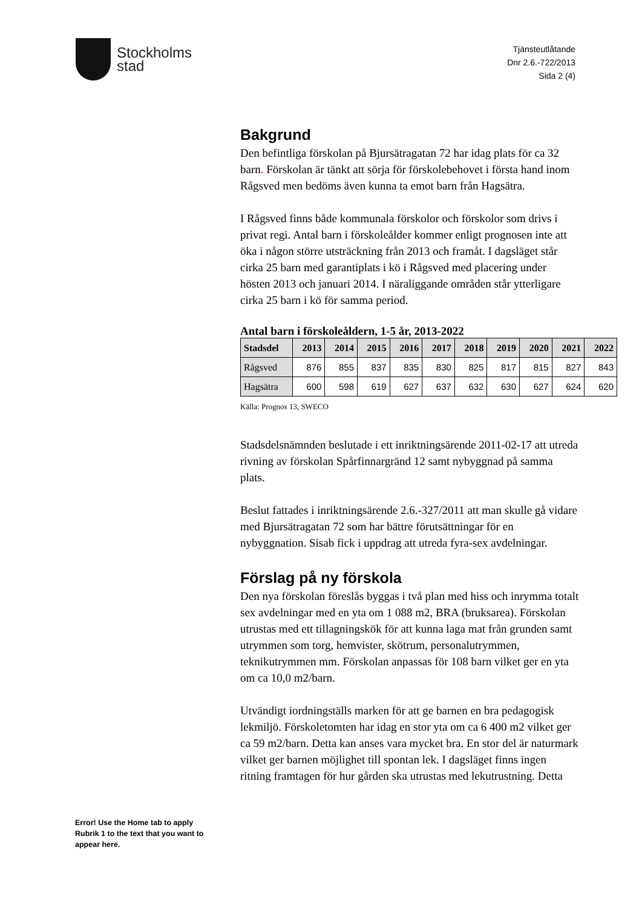Stockholms
stad
Tjänsteutlåtande
Dnr 2.6.-722/2013
Sida 2 (4)
Bakgrund
Den befintliga förskolan på Bjursätragatan 72 har idag plats för ca 32 barn. Förskolan är tänkt att sörja för förskolebehovet i första hand inom Rågsved men bedöms även kunna ta emot barn från Hagsätra.
I Rågsved finns både kommunala förskolor och förskolor som drivs i privat regi. Antal barn i förskoleålder kommer enligt prognosen inte att öka i någon större utsträckning från 2013 och framåt. I dagsläget står cirka 25 barn med garantiplats i kö i Rågsved med placering under hösten 2013 och januari 2014. I näraliggande områden står ytterligare cirka 25 barn i kö för samma period.
Antal barn i förskoleåldern, 1-5 år, 2013-2022
| Stadsdel | 2013 | 2014 | 2015 | 2016 | 2017 | 2018 | 2019 | 2020 | 2021 | 2022 |
| --- | --- | --- | --- | --- | --- | --- | --- | --- | --- | --- |
| Rågsved | 876 | 855 | 837 | 835 | 830 | 825 | 817 | 815 | 827 | 843 |
| Hagsätra | 600 | 598 | 619 | 627 | 637 | 632 | 630 | 627 | 624 | 620 |
Källa: Prognos 13, SWECO
Stadsdelsnämnden beslutade i ett inriktningsärende 2011-02-17 att utreda rivning av förskolan Spårfinnargränd 12 samt nybyggnad på samma plats.
Beslut fattades i inriktningsärende 2.6.-327/2011 att man skulle gå vidare med Bjursätragatan 72 som har bättre förutsättningar för en nybyggnation. Sisab fick i uppdrag att utreda fyra-sex avdelningar.
Förslag på ny förskola
Den nya förskolan föreslås byggas i två plan med hiss och inrymma totalt sex avdelningar med en yta om 1 088 m2, BRA (bruksarea). Förskolan utrustas med ett tillagningskök för att kunna laga mat från grunden samt utrymmen som torg, hemvister, skötrum, personalutrymmen, teknikutrymmen mm. Förskolan anpassas för 108 barn vilket ger en yta om ca 10,0 m2/barn.
Utvändigt iordningställs marken för att ge barnen en bra pedagogisk lekmiljö. Förskoletomten har idag en stor yta om ca 6 400 m2 vilket ger ca 59 m2/barn. Detta kan anses vara mycket bra. En stor del är naturmark vilket ger barnen möjlighet till spontan lek. I dagsläget finns ingen ritning framtagen för hur gården ska utrustas med lekutrustning. Detta
Error! Use the Home tab to apply Rubrik 1 to the text that you want to appear here.